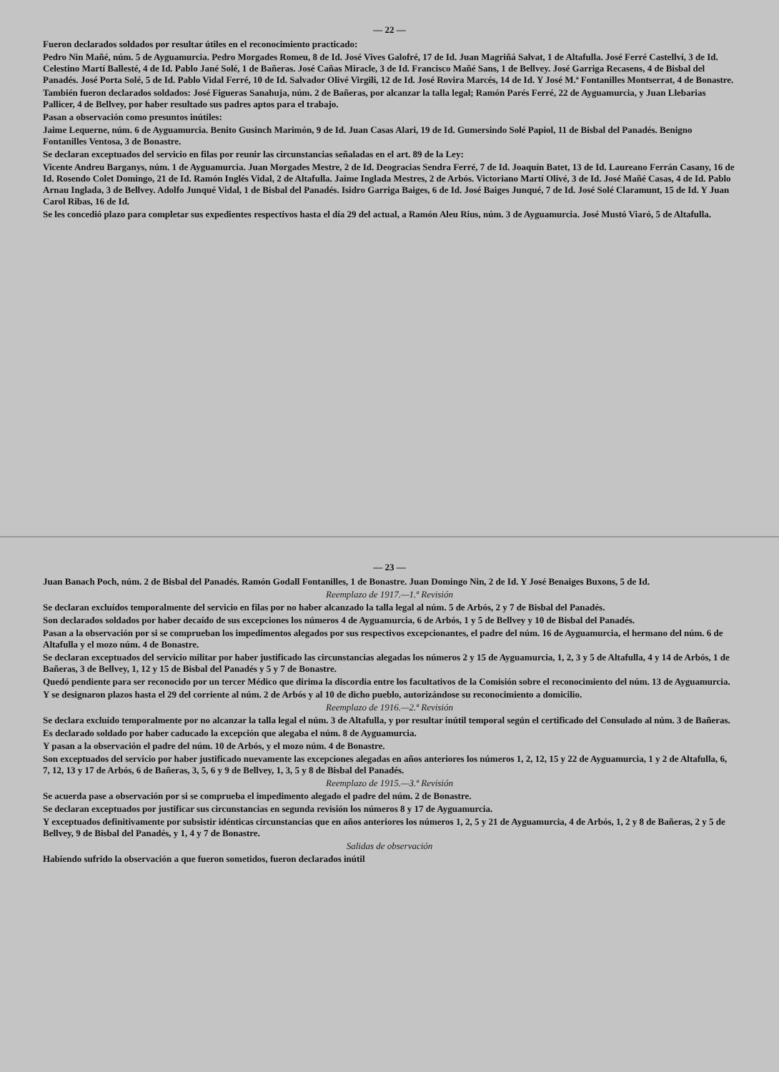— 22 —
Fueron declarados soldados por resultar útiles en el reconocimiento practicado:
Pedro Nin Mañé, núm. 5 de Ayguamurcia. Pedro Morgades Romeu, 8 de Id. José Vives Galofré, 17 de Id. Juan Magriñá Salvat, 1 de Altafulla. José Ferré Castellví, 3 de Id. Celestino Martí Ballesté, 4 de Id. Pablo Jané Solé, 1 de Bañeras. José Cañas Miracle, 3 de Id. Francisco Mañé Sans, 1 de Bellvey. José Garriga Recasens, 4 de Bisbal del Panadés. José Porta Solé, 5 de Id. Pablo Vidal Ferré, 10 de Id. Salvador Olivé Virgili, 12 de Id. José Rovira Marcés, 14 de Id. Y José M.ª Fontanilles Montserrat, 4 de Bonastre.
También fueron declarados soldados: José Figueras Sanahuja, núm. 2 de Bañeras, por alcanzar la talla legal; Ramón Parés Ferré, 22 de Ayguamurcia, y Juan Llebarias Pallicer, 4 de Bellvey, por haber resultado sus padres aptos para el trabajo.
Pasan a observación como presuntos inútiles:
Jaime Lequerne, núm. 6 de Ayguamurcia. Benito Gusinch Marimón, 9 de Id. Juan Casas Alari, 19 de Id. Gumersindo Solé Papiol, 11 de Bisbal del Panadés. Benigno Fontanilles Ventosa, 3 de Bonastre.
Se declaran exceptuados del servicio en filas por reunir las circunstancias señaladas en el art. 89 de la Ley:
Vicente Andreu Barganys, núm. 1 de Ayguamurcia. Juan Morgades Mestre, 2 de Id. Deogracias Sendra Ferré, 7 de Id. Joaquín Batet, 13 de Id. Laureano Ferrán Casany, 16 de Id. Rosendo Colet Domingo, 21 de Id. Ramón Inglés Vidal, 2 de Altafulla. Jaime Inglada Mestres, 2 de Arbós. Victoriano Martí Olivé, 3 de Id. José Mañé Casas, 4 de Id. Pablo Arnau Inglada, 3 de Bellvey. Adolfo Junqué Vidal, 1 de Bisbal del Panadés. Isidro Garriga Baiges, 6 de Id. José Baiges Junqué, 7 de Id. José Solé Claramunt, 15 de Id. Y Juan Carol Ribas, 16 de Id.
Se les concedió plazo para completar sus expedientes respectivos hasta el día 29 del actual, a Ramón Aleu Rius, núm. 3 de Ayguamurcia. José Mustó Viaró, 5 de Altafulla.
— 23 —
Juan Banach Poch, núm. 2 de Bisbal del Panadés. Ramón Godall Fontanilles, 1 de Bonastre. Juan Domingo Nin, 2 de Id. Y José Benaiges Buxons, 5 de Id.
Reemplazo de 1917.—1.ª Revisión
Se declaran excluídos temporalmente del servicio en filas por no haber alcanzado la talla legal al núm. 5 de Arbós, 2 y 7 de Bisbal del Panadés.
Son declarados soldados por haber decaído de sus excepciones los números 4 de Ayguamurcia, 6 de Arbós, 1 y 5 de Bellvey y 10 de Bisbal del Panadés.
Pasan a la observación por si se comprueban los impedimentos alegados por sus respectivos excepcionantes, el padre del núm. 16 de Ayguamurcia, el hermano del núm. 6 de Altafulla y el mozo núm. 4 de Bonastre.
Se declaran exceptuados del servicio militar por haber justificado las circunstancias alegadas los números 2 y 15 de Ayguamurcia, 1, 2, 3 y 5 de Altafulla, 4 y 14 de Arbós, 1 de Bañeras, 3 de Bellvey, 1, 12 y 15 de Bisbal del Panadés y 5 y 7 de Bonastre.
Quedó pendiente para ser reconocido por un tercer Médico que dirima la discordia entre los facultativos de la Comisión sobre el reconocimiento del núm. 13 de Ayguamurcia.
Y se designaron plazos hasta el 29 del corriente al núm. 2 de Arbós y al 10 de dicho pueblo, autorizándose su reconocimiento a domicilio.
Reemplazo de 1916.—2.ª Revisión
Se declara excluído temporalmente por no alcanzar la talla legal el núm. 3 de Altafulla, y por resultar inútil temporal según el certificado del Consulado al núm. 3 de Bañeras.
Es declarado soldado por haber caducado la excepción que alegaba el núm. 8 de Ayguamurcia.
Y pasan a la observación el padre del núm. 10 de Arbós, y el mozo núm. 4 de Bonastre.
Son exceptuados del servicio por haber justificado nuevamente las excepciones alegadas en años anteriores los números 1, 2, 12, 15 y 22 de Ayguamurcia, 1 y 2 de Altafulla, 6, 7, 12, 13 y 17 de Arbós, 6 de Bañeras, 3, 5, 6 y 9 de Bellvey, 1, 3, 5 y 8 de Bisbal del Panadés.
Reemplazo de 1915.—3.ª Revisión
Se acuerda pase a observación por si se comprueba el impedimento alegado el padre del núm. 2 de Bonastre.
Se declaran exceptuados por justificar sus circunstancias en segunda revisión los números 8 y 17 de Ayguamurcia.
Y exceptuados definitivamente por subsistir idénticas circunstancias que en años anteriores los números 1, 2, 5 y 21 de Ayguamurcia, 4 de Arbós, 1, 2 y 8 de Bañeras, 2 y 5 de Bellvey, 9 de Bisbal del Panadés, y 1, 4 y 7 de Bonastre.
Salidas de observación
Habiendo sufrido la observación a que fueron sometidos, fueron declarados inútil